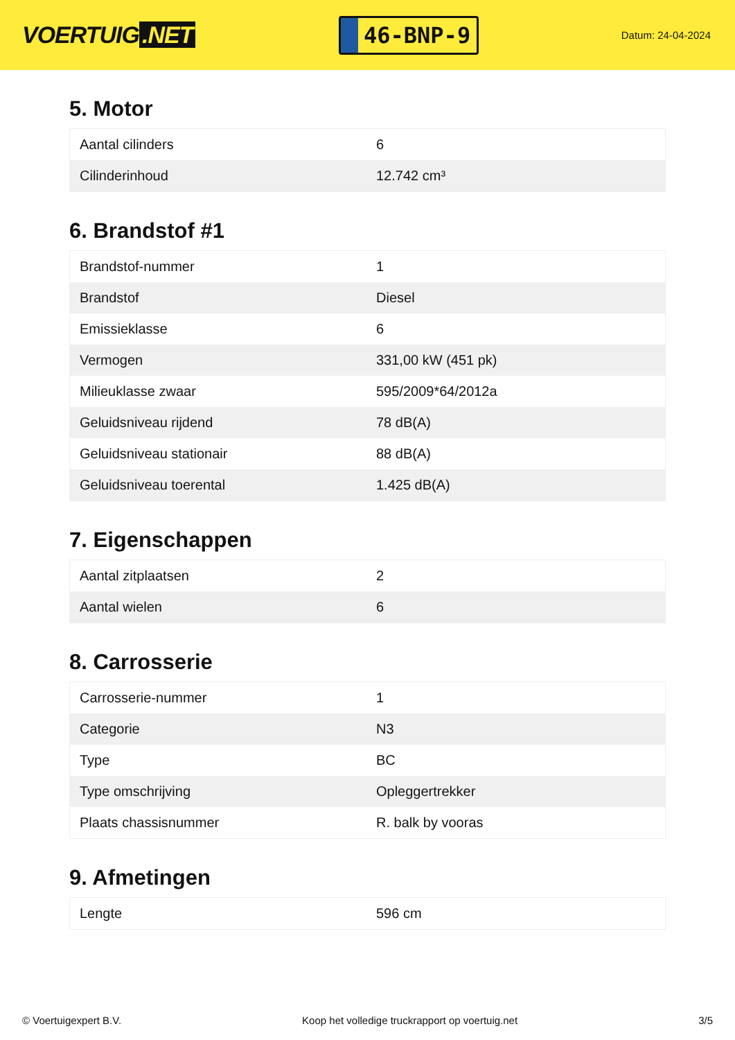VOERTUIG.NET
46-BNP-9
Datum: 24-04-2024
5. Motor
| Aantal cilinders | 6 |
| Cilinderinhoud | 12.742 cm³ |
6. Brandstof #1
| Brandstof-nummer | 1 |
| Brandstof | Diesel |
| Emissieklasse | 6 |
| Vermogen | 331,00 kW (451 pk) |
| Milieuklasse zwaar | 595/2009*64/2012a |
| Geluidsniveau rijdend | 78 dB(A) |
| Geluidsniveau stationair | 88 dB(A) |
| Geluidsniveau toerental | 1.425 dB(A) |
7. Eigenschappen
| Aantal zitplaatsen | 2 |
| Aantal wielen | 6 |
8. Carrosserie
| Carrosserie-nummer | 1 |
| Categorie | N3 |
| Type | BC |
| Type omschrijving | Opleggertrekker |
| Plaats chassisnummer | R. balk by vooras |
9. Afmetingen
| Lengte | 596 cm |
© Voertuigexpert B.V. Koop het volledige truckrapport op voertuig.net 3/5